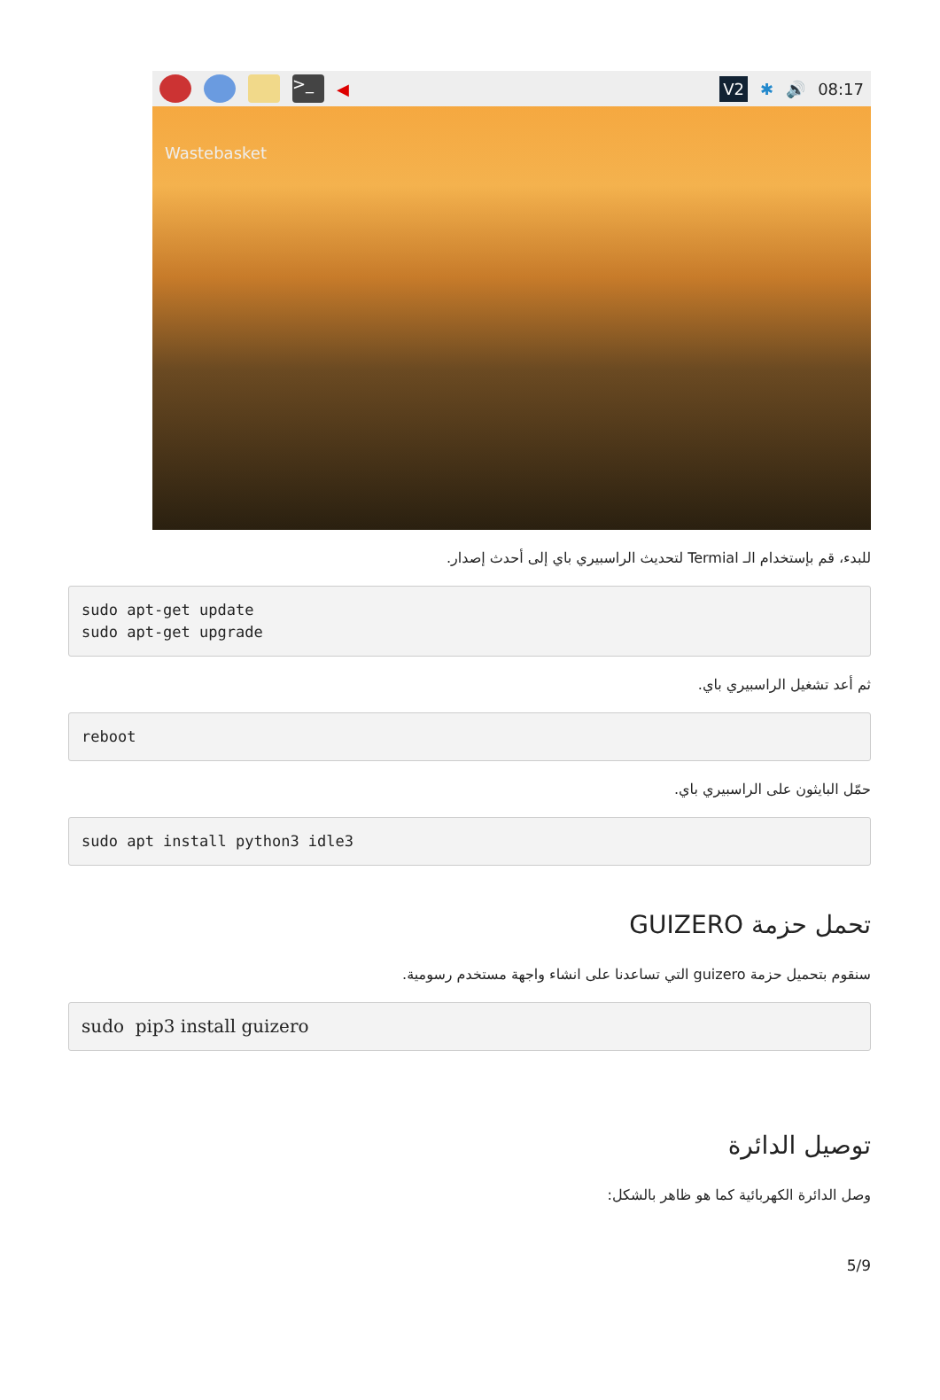>_
◀ V2 ✱ 🔊 08:17
Wastebasket
للبدء، قم بإستخدام الـ Termial لتحديث الراسبيري باي إلى أحدث إصدار.
sudo apt-get update
sudo apt-get upgrade
ثم أعد تشغيل الراسبيري باي.
reboot
حمّل البايثون على الراسبيري باي.
sudo apt install python3 idle3
تحمل حزمة GUIZERO
سنقوم بتحميل حزمة guizero التي تساعدنا على انشاء واجهة مستخدم رسومية.
sudo  pip3 install guizero
توصيل الدائرة
وصل الدائرة الكهربائية كما هو ظاهر بالشكل:
5/9